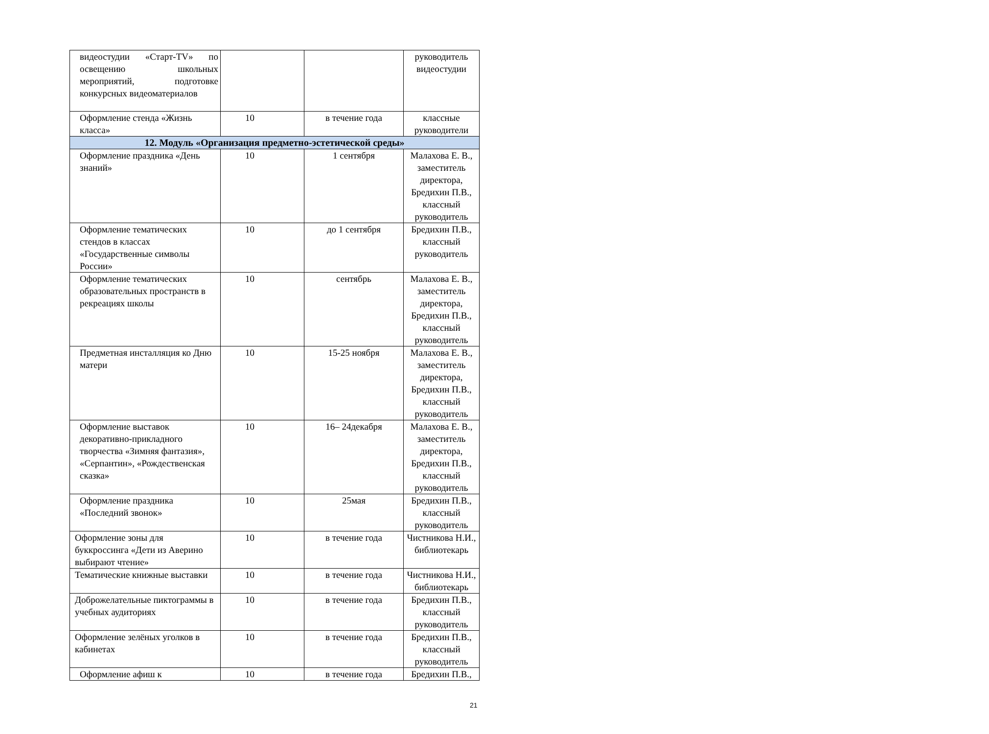| видеостудии «Старт-TV» по освещению школьных мероприятий, подготовке конкурсных видеоматериалов | | | руководитель видеостудии |
| Оформление стенда «Жизнь класса» | 10 | в течение года | классные руководители |
| 12. Модуль «Организация предметно-эстетической среды» | | | |
| Оформление праздника «День знаний» | 10 | 1 сентября | Малахова Е. В., заместитель директора, Бредихин П.В., классный руководитель |
| Оформление тематических стендов в классах «Государственные символы России» | 10 | до 1 сентября | Бредихин П.В., классный руководитель |
| Оформление тематических образовательных пространств в рекреациях школы | 10 | сентябрь | Малахова Е. В., заместитель директора, Бредихин П.В., классный руководитель |
| Предметная инсталляция ко Дню матери | 10 | 15-25 ноября | Малахова Е. В., заместитель директора, Бредихин П.В., классный руководитель |
| Оформление выставок декоративно-прикладного творчества «Зимняя фантазия», «Серпантин», «Рождественская сказка» | 10 | 16– 24декабря | Малахова Е. В., заместитель директора, Бредихин П.В., классный руководитель |
| Оформление праздника «Последний звонок» | 10 | 25мая | Бредихин П.В., классный руководитель |
| Оформление зоны для буккроссинга «Дети из Аверино выбирают чтение» | 10 | в течение года | Чистникова Н.И., библиотекарь |
| Тематические книжные выставки | 10 | в течение года | Чистникова Н.И., библиотекарь |
| Доброжелательные пиктограммы в учебных аудиториях | 10 | в течение года | Бредихин П.В., классный руководитель |
| Оформление зелёных уголков в кабинетах | 10 | в течение года | Бредихин П.В., классный руководитель |
| Оформление афиш к | 10 | в течение года | Бредихин П.В., |
21